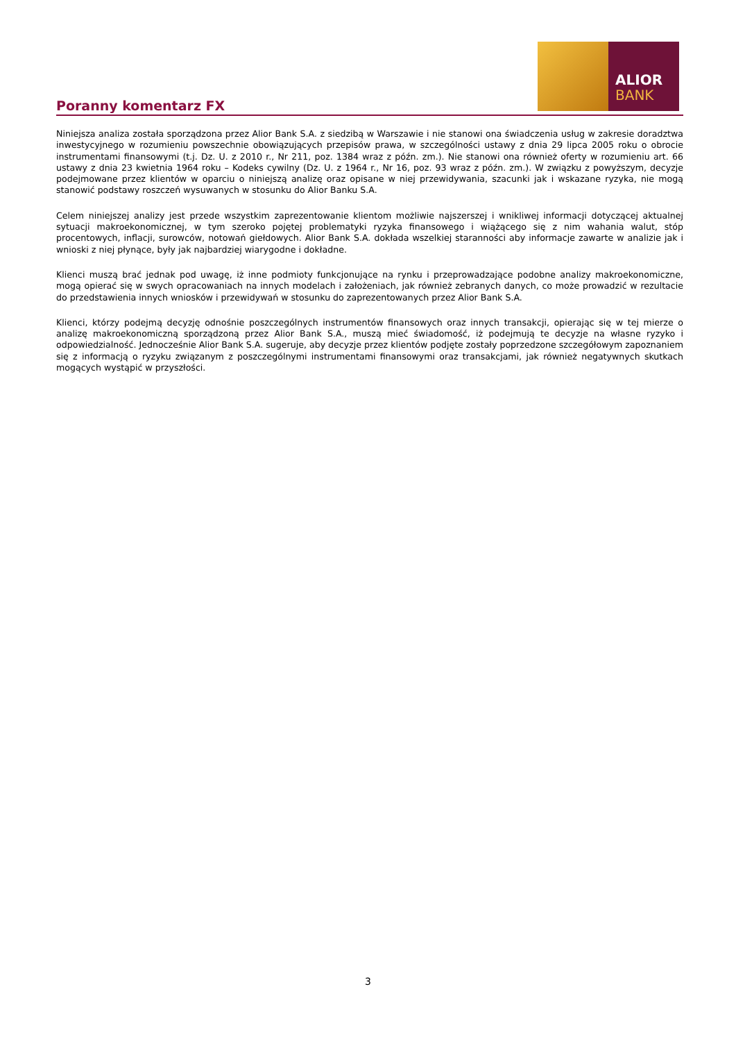Poranny komentarz FX
ALIOR
BANK
Niniejsza analiza została sporządzona przez Alior Bank S.A. z siedzibą w Warszawie i nie stanowi ona świadczenia usług w zakresie doradztwa inwestycyjnego w rozumieniu powszechnie obowiązujących przepisów prawa, w szczególności ustawy z dnia 29 lipca 2005 roku o obrocie instrumentami finansowymi (t.j. Dz. U. z 2010 r., Nr 211, poz. 1384 wraz z późn. zm.). Nie stanowi ona również oferty w rozumieniu art. 66 ustawy z dnia 23 kwietnia 1964 roku – Kodeks cywilny (Dz. U. z 1964 r., Nr 16, poz. 93 wraz z późn. zm.). W związku z powyższym, decyzje podejmowane przez klientów w oparciu o niniejszą analizę oraz opisane w niej przewidywania, szacunki jak i wskazane ryzyka, nie mogą stanowić podstawy roszczeń wysuwanych w stosunku do Alior Banku S.A.
Celem niniejszej analizy jest przede wszystkim zaprezentowanie klientom możliwie najszerszej i wnikliwej informacji dotyczącej aktualnej sytuacji makroekonomicznej, w tym szeroko pojętej problematyki ryzyka finansowego i wiążącego się z nim wahania walut, stóp procentowych, inflacji, surowców, notowań giełdowych. Alior Bank S.A. dokłada wszelkiej staranności aby informacje zawarte w analizie jak i wnioski z niej płynące, były jak najbardziej wiarygodne i dokładne.
Klienci muszą brać jednak pod uwagę, iż inne podmioty funkcjonujące na rynku i przeprowadzające podobne analizy makroekonomiczne, mogą opierać się w swych opracowaniach na innych modelach i założeniach, jak również zebranych danych, co może prowadzić w rezultacie do przedstawienia innych wniosków i przewidywań w stosunku do zaprezentowanych przez Alior Bank S.A.
Klienci, którzy podejmą decyzję odnośnie poszczególnych instrumentów finansowych oraz innych transakcji, opierając się w tej mierze o analizę makroekonomiczną sporządzoną przez Alior Bank S.A., muszą mieć świadomość, iż podejmują te decyzje na własne ryzyko i odpowiedzialność. Jednocześnie Alior Bank S.A. sugeruje, aby decyzje przez klientów podjęte zostały poprzedzone szczegółowym zapoznaniem się z informacją o ryzyku związanym z poszczególnymi instrumentami finansowymi oraz transakcjami, jak również negatywnych skutkach mogących wystąpić w przyszłości.
3